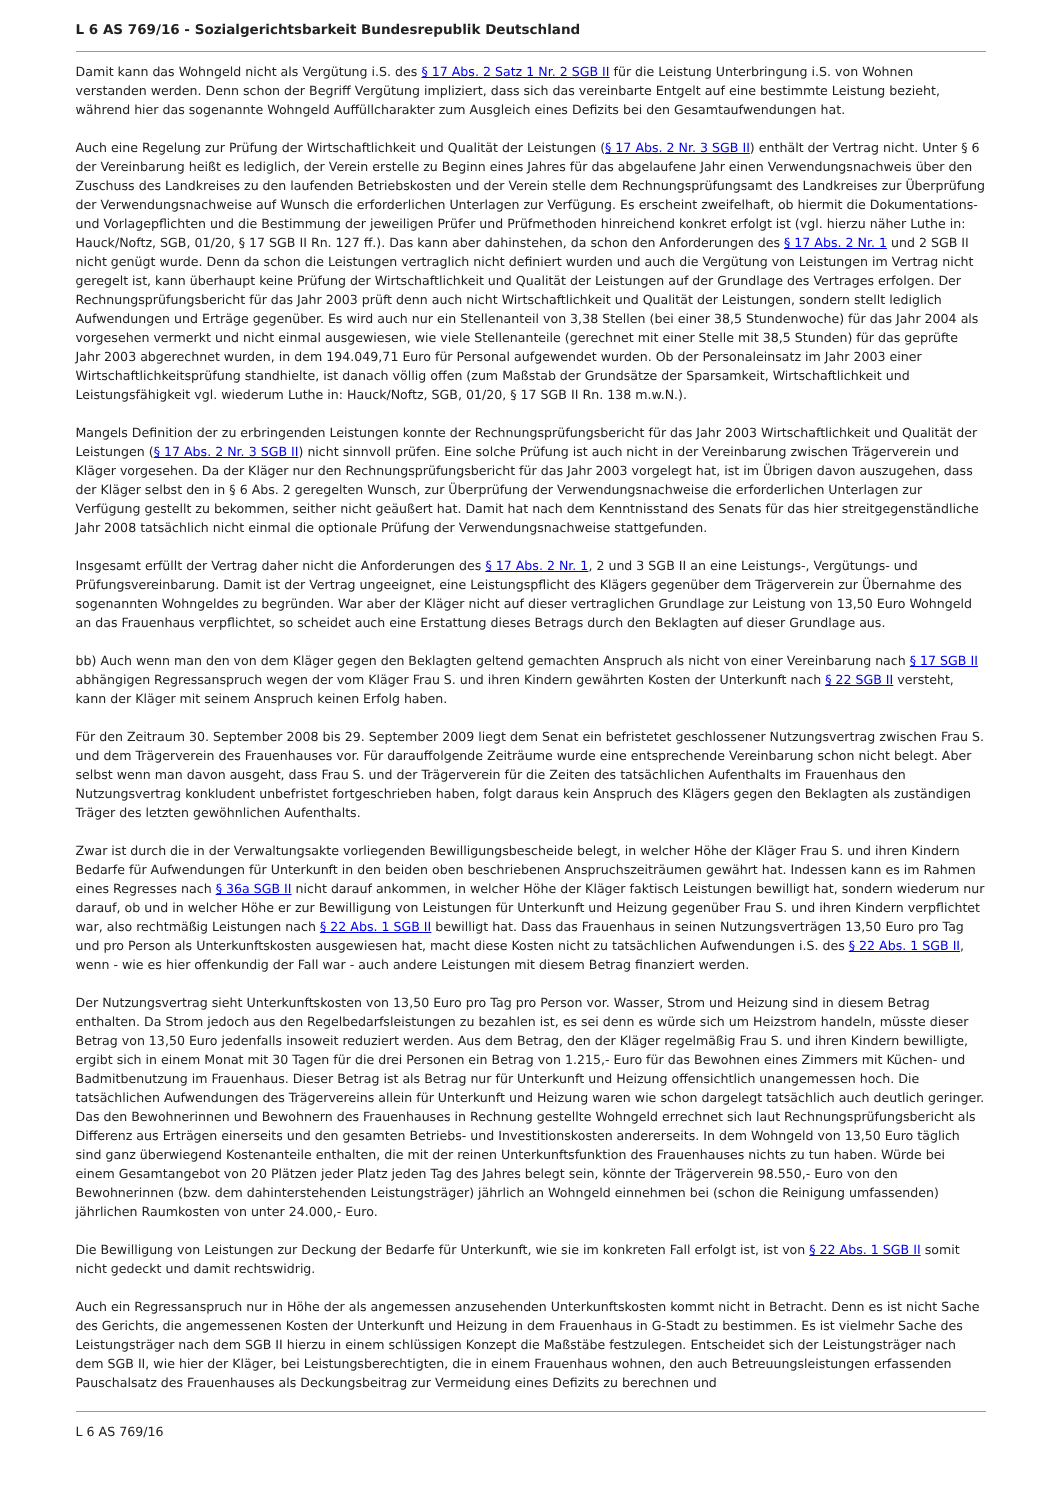L 6 AS 769/16 - Sozialgerichtsbarkeit Bundesrepublik Deutschland
Damit kann das Wohngeld nicht als Vergütung i.S. des § 17 Abs. 2 Satz 1 Nr. 2 SGB II für die Leistung Unterbringung i.S. von Wohnen verstanden werden. Denn schon der Begriff Vergütung impliziert, dass sich das vereinbarte Entgelt auf eine bestimmte Leistung bezieht, während hier das sogenannte Wohngeld Auffüllcharakter zum Ausgleich eines Defizits bei den Gesamtaufwendungen hat.
Auch eine Regelung zur Prüfung der Wirtschaftlichkeit und Qualität der Leistungen (§ 17 Abs. 2 Nr. 3 SGB II) enthält der Vertrag nicht. Unter § 6 der Vereinbarung heißt es lediglich, der Verein erstelle zu Beginn eines Jahres für das abgelaufene Jahr einen Verwendungsnachweis über den Zuschuss des Landkreises zu den laufenden Betriebskosten und der Verein stelle dem Rechnungsprüfungsamt des Landkreises zur Überprüfung der Verwendungsnachweise auf Wunsch die erforderlichen Unterlagen zur Verfügung. Es erscheint zweifelhaft, ob hiermit die Dokumentations- und Vorlagepflichten und die Bestimmung der jeweiligen Prüfer und Prüfmethoden hinreichend konkret erfolgt ist (vgl. hierzu näher Luthe in: Hauck/Noftz, SGB, 01/20, § 17 SGB II Rn. 127 ff.). Das kann aber dahinstehen, da schon den Anforderungen des § 17 Abs. 2 Nr. 1 und 2 SGB II nicht genügt wurde. Denn da schon die Leistungen vertraglich nicht definiert wurden und auch die Vergütung von Leistungen im Vertrag nicht geregelt ist, kann überhaupt keine Prüfung der Wirtschaftlichkeit und Qualität der Leistungen auf der Grundlage des Vertrages erfolgen. Der Rechnungsprüfungsbericht für das Jahr 2003 prüft denn auch nicht Wirtschaftlichkeit und Qualität der Leistungen, sondern stellt lediglich Aufwendungen und Erträge gegenüber. Es wird auch nur ein Stellenanteil von 3,38 Stellen (bei einer 38,5 Stundenwoche) für das Jahr 2004 als vorgesehen vermerkt und nicht einmal ausgewiesen, wie viele Stellenanteile (gerechnet mit einer Stelle mit 38,5 Stunden) für das geprüfte Jahr 2003 abgerechnet wurden, in dem 194.049,71 Euro für Personal aufgewendet wurden. Ob der Personaleinsatz im Jahr 2003 einer Wirtschaftlichkeitsprüfung standhielte, ist danach völlig offen (zum Maßstab der Grundsätze der Sparsamkeit, Wirtschaftlichkeit und Leistungsfähigkeit vgl. wiederum Luthe in: Hauck/Noftz, SGB, 01/20, § 17 SGB II Rn. 138 m.w.N.).
Mangels Definition der zu erbringenden Leistungen konnte der Rechnungsprüfungsbericht für das Jahr 2003 Wirtschaftlichkeit und Qualität der Leistungen (§ 17 Abs. 2 Nr. 3 SGB II) nicht sinnvoll prüfen. Eine solche Prüfung ist auch nicht in der Vereinbarung zwischen Trägerverein und Kläger vorgesehen. Da der Kläger nur den Rechnungsprüfungsbericht für das Jahr 2003 vorgelegt hat, ist im Übrigen davon auszugehen, dass der Kläger selbst den in § 6 Abs. 2 geregelten Wunsch, zur Überprüfung der Verwendungsnachweise die erforderlichen Unterlagen zur Verfügung gestellt zu bekommen, seither nicht geäußert hat. Damit hat nach dem Kenntnisstand des Senats für das hier streitgegenständliche Jahr 2008 tatsächlich nicht einmal die optionale Prüfung der Verwendungsnachweise stattgefunden.
Insgesamt erfüllt der Vertrag daher nicht die Anforderungen des § 17 Abs. 2 Nr. 1, 2 und 3 SGB II an eine Leistungs-, Vergütungs- und Prüfungsvereinbarung. Damit ist der Vertrag ungeeignet, eine Leistungspflicht des Klägers gegenüber dem Trägerverein zur Übernahme des sogenannten Wohngeldes zu begründen. War aber der Kläger nicht auf dieser vertraglichen Grundlage zur Leistung von 13,50 Euro Wohngeld an das Frauenhaus verpflichtet, so scheidet auch eine Erstattung dieses Betrags durch den Beklagten auf dieser Grundlage aus.
bb) Auch wenn man den von dem Kläger gegen den Beklagten geltend gemachten Anspruch als nicht von einer Vereinbarung nach § 17 SGB II abhängigen Regressanspruch wegen der vom Kläger Frau S. und ihren Kindern gewährten Kosten der Unterkunft nach § 22 SGB II versteht, kann der Kläger mit seinem Anspruch keinen Erfolg haben.
Für den Zeitraum 30. September 2008 bis 29. September 2009 liegt dem Senat ein befristetet geschlossener Nutzungsvertrag zwischen Frau S. und dem Trägerverein des Frauenhauses vor. Für darauffolgende Zeiträume wurde eine entsprechende Vereinbarung schon nicht belegt. Aber selbst wenn man davon ausgeht, dass Frau S. und der Trägerverein für die Zeiten des tatsächlichen Aufenthalts im Frauenhaus den Nutzungsvertrag konkludent unbefristet fortgeschrieben haben, folgt daraus kein Anspruch des Klägers gegen den Beklagten als zuständigen Träger des letzten gewöhnlichen Aufenthalts.
Zwar ist durch die in der Verwaltungsakte vorliegenden Bewilligungsbescheide belegt, in welcher Höhe der Kläger Frau S. und ihren Kindern Bedarfe für Aufwendungen für Unterkunft in den beiden oben beschriebenen Anspruchszeiträumen gewährt hat. Indessen kann es im Rahmen eines Regresses nach § 36a SGB II nicht darauf ankommen, in welcher Höhe der Kläger faktisch Leistungen bewilligt hat, sondern wiederum nur darauf, ob und in welcher Höhe er zur Bewilligung von Leistungen für Unterkunft und Heizung gegenüber Frau S. und ihren Kindern verpflichtet war, also rechtmäßig Leistungen nach § 22 Abs. 1 SGB II bewilligt hat. Dass das Frauenhaus in seinen Nutzungsverträgen 13,50 Euro pro Tag und pro Person als Unterkunftskosten ausgewiesen hat, macht diese Kosten nicht zu tatsächlichen Aufwendungen i.S. des § 22 Abs. 1 SGB II, wenn - wie es hier offenkundig der Fall war - auch andere Leistungen mit diesem Betrag finanziert werden.
Der Nutzungsvertrag sieht Unterkunftskosten von 13,50 Euro pro Tag pro Person vor. Wasser, Strom und Heizung sind in diesem Betrag enthalten. Da Strom jedoch aus den Regelbedarfsleistungen zu bezahlen ist, es sei denn es würde sich um Heizstrom handeln, müsste dieser Betrag von 13,50 Euro jedenfalls insoweit reduziert werden. Aus dem Betrag, den der Kläger regelmäßig Frau S. und ihren Kindern bewilligte, ergibt sich in einem Monat mit 30 Tagen für die drei Personen ein Betrag von 1.215,- Euro für das Bewohnen eines Zimmers mit Küchen- und Badmitbenutzung im Frauenhaus. Dieser Betrag ist als Betrag nur für Unterkunft und Heizung offensichtlich unangemessen hoch. Die tatsächlichen Aufwendungen des Trägervereins allein für Unterkunft und Heizung waren wie schon dargelegt tatsächlich auch deutlich geringer. Das den Bewohnerinnen und Bewohnern des Frauenhauses in Rechnung gestellte Wohngeld errechnet sich laut Rechnungsprüfungsbericht als Differenz aus Erträgen einerseits und den gesamten Betriebs- und Investitionskosten andererseits. In dem Wohngeld von 13,50 Euro täglich sind ganz überwiegend Kostenanteile enthalten, die mit der reinen Unterkunftsfunktion des Frauenhauses nichts zu tun haben. Würde bei einem Gesamtangebot von 20 Plätzen jeder Platz jeden Tag des Jahres belegt sein, könnte der Trägerverein 98.550,- Euro von den Bewohnerinnen (bzw. dem dahinterstehenden Leistungsträger) jährlich an Wohngeld einnehmen bei (schon die Reinigung umfassenden) jährlichen Raumkosten von unter 24.000,- Euro.
Die Bewilligung von Leistungen zur Deckung der Bedarfe für Unterkunft, wie sie im konkreten Fall erfolgt ist, ist von § 22 Abs. 1 SGB II somit nicht gedeckt und damit rechtswidrig.
Auch ein Regressanspruch nur in Höhe der als angemessen anzusehenden Unterkunftskosten kommt nicht in Betracht. Denn es ist nicht Sache des Gerichts, die angemessenen Kosten der Unterkunft und Heizung in dem Frauenhaus in G-Stadt zu bestimmen. Es ist vielmehr Sache des Leistungsträger nach dem SGB II hierzu in einem schlüssigen Konzept die Maßstäbe festzulegen. Entscheidet sich der Leistungsträger nach dem SGB II, wie hier der Kläger, bei Leistungsberechtigten, die in einem Frauenhaus wohnen, den auch Betreuungsleistungen erfassenden Pauschalsatz des Frauenhauses als Deckungsbeitrag zur Vermeidung eines Defizits zu berechnen und
L 6 AS 769/16